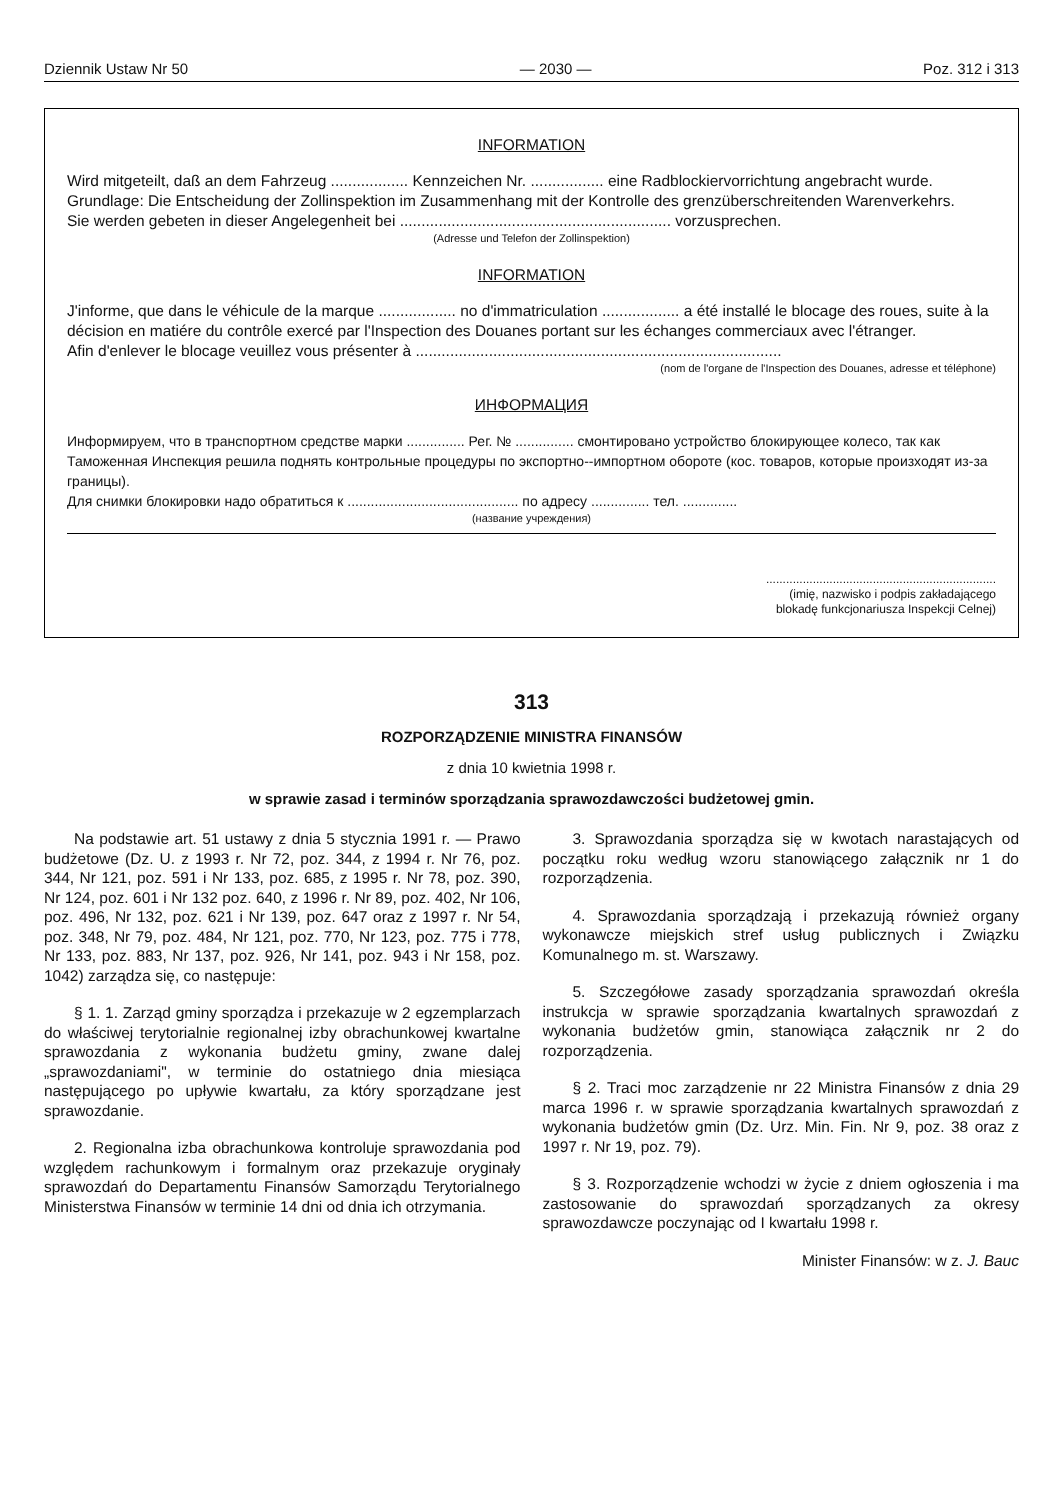Dziennik Ustaw Nr 50 — 2030 — Poz. 312 i 313
INFORMATION
Wird mitgeteilt, daß an dem Fahrzeug .................. Kennzeichen Nr. ................. eine Radblockiervorrichtung angebracht wurde. Grundlage: Die Entscheidung der Zollinspektion im Zusammenhang mit der Kontrolle des grenzüberschreitenden Warenverkehrs.
Sie werden gebeten in dieser Angelegenheit bei ............................................................... vorzusprechen.
(Adresse und Telefon der Zollinspektion)
INFORMATION
J'informe, que dans le véhicule de la marque .................. no d'immatriculation .................. a été installé le blocage des roues, suite à la décision en matiére du contrôle exercé par l'Inspection des Douanes portant sur les échanges commerciaux avec l'étranger.
Afin d'enlever le blocage veuillez vous présenter à .....................................................................................
(nom de l'organe de l'Inspection des Douanes, adresse et téléphone)
ИНФОРМАЦИЯ
Информируем, что в транспортном средстве марки ............... Рег. № ............... смонтировано устройство блокирующее колесо, так как Таможенная Инспекция решила поднять контрольные процедуры по экспортно--импортном обороте (кос. товаров, которые произходят из-за границы).
Для снимки блокировки надо обратиться к ............................................ по адресу ............... тел. ..............
(название учреждения)
.....................................................................
(imię, nazwisko i podpis zakładającego
blokadę funkcjonariusza Inspekcji Celnej)
313
ROZPORZĄDZENIE MINISTRA FINANSÓW
z dnia 10 kwietnia 1998 r.
w sprawie zasad i terminów sporządzania sprawozdawczości budżetowej gmin.
Na podstawie art. 51 ustawy z dnia 5 stycznia 1991 r. — Prawo budżetowe (Dz. U. z 1993 r. Nr 72, poz. 344, z 1994 r. Nr 76, poz. 344, Nr 121, poz. 591 i Nr 133, poz. 685, z 1995 r. Nr 78, poz. 390, Nr 124, poz. 601 i Nr 132 poz. 640, z 1996 r. Nr 89, poz. 402, Nr 106, poz. 496, Nr 132, poz. 621 i Nr 139, poz. 647 oraz z 1997 r. Nr 54, poz. 348, Nr 79, poz. 484, Nr 121, poz. 770, Nr 123, poz. 775 i 778, Nr 133, poz. 883, Nr 137, poz. 926, Nr 141, poz. 943 i Nr 158, poz. 1042) zarządza się, co następuje:
§ 1. 1. Zarząd gminy sporządza i przekazuje w 2 egzemplarzach do właściwej terytorialnie regionalnej izby obrachunkowej kwartalne sprawozdania z wykonania budżetu gminy, zwane dalej „sprawozdaniami", w terminie do ostatniego dnia miesiąca następującego po upływie kwartału, za który sporządzane jest sprawozdanie.
2. Regionalna izba obrachunkowa kontroluje sprawozdania pod względem rachunkowym i formalnym oraz przekazuje oryginały sprawozdań do Departamentu Finansów Samorządu Terytorialnego Ministerstwa Finansów w terminie 14 dni od dnia ich otrzymania.
3. Sprawozdania sporządza się w kwotach narastających od początku roku według wzoru stanowiącego załącznik nr 1 do rozporządzenia.
4. Sprawozdania sporządzają i przekazują również organy wykonawcze miejskich stref usług publicznych i Związku Komunalnego m. st. Warszawy.
5. Szczegółowe zasady sporządzania sprawozdań określa instrukcja w sprawie sporządzania kwartalnych sprawozdań z wykonania budżetów gmin, stanowiąca załącznik nr 2 do rozporządzenia.
§ 2. Traci moc zarządzenie nr 22 Ministra Finansów z dnia 29 marca 1996 r. w sprawie sporządzania kwartalnych sprawozdań z wykonania budżetów gmin (Dz. Urz. Min. Fin. Nr 9, poz. 38 oraz z 1997 r. Nr 19, poz. 79).
§ 3. Rozporządzenie wchodzi w życie z dniem ogłoszenia i ma zastosowanie do sprawozdań sporządzanych za okresy sprawozdawcze poczynając od I kwartału 1998 r.
Minister Finansów: w z. J. Bauc